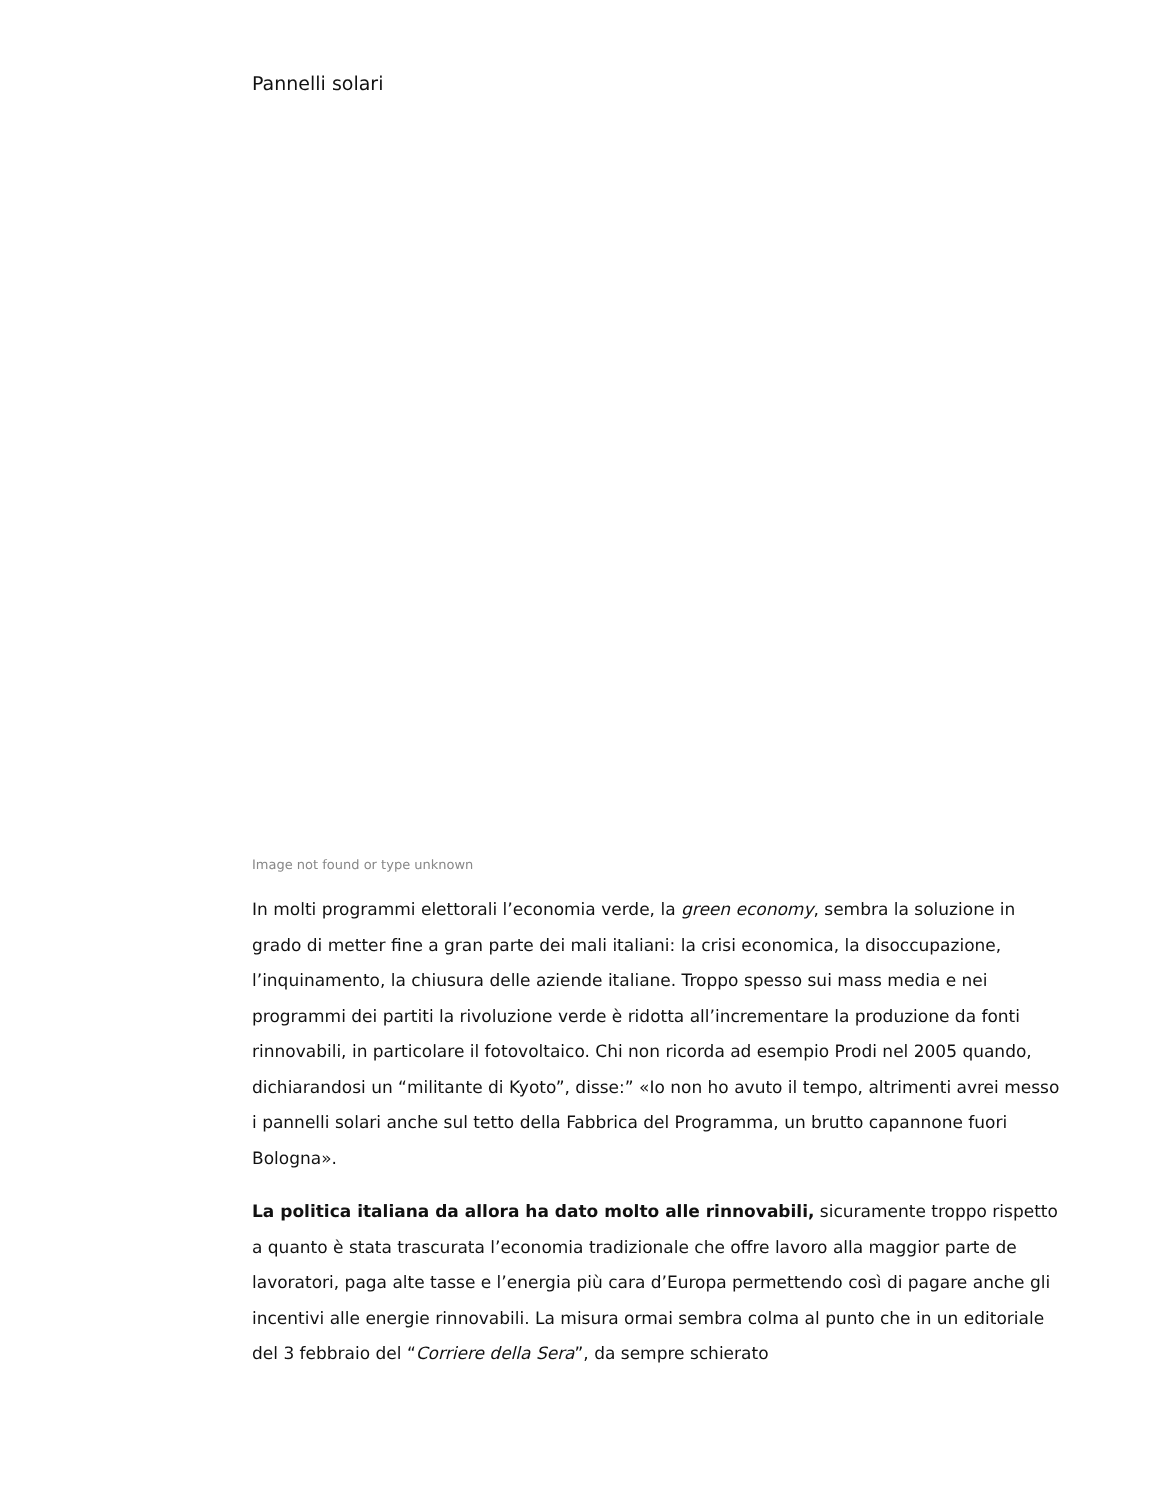Pannelli solari
Image not found or type unknown
In molti programmi elettorali l’economia verde, la green economy, sembra la soluzione in grado di metter fine a gran parte dei mali italiani: la crisi economica, la disoccupazione, l’inquinamento, la chiusura delle aziende italiane. Troppo spesso sui mass media e nei programmi dei partiti la rivoluzione verde è ridotta all’incrementare la produzione da fonti rinnovabili, in particolare il fotovoltaico. Chi non ricorda ad esempio Prodi nel 2005 quando, dichiarandosi un “militante di Kyoto”, disse:” «Io non ho avuto il tempo, altrimenti avrei messo i pannelli solari anche sul tetto della Fabbrica del Programma, un brutto capannone fuori Bologna».
La politica italiana da allora ha dato molto alle rinnovabili, sicuramente troppo rispetto a quanto è stata trascurata l’economia tradizionale che offre lavoro alla maggior parte de lavoratori, paga alte tasse e l’energia più cara d’Europa permettendo così di pagare anche gli incentivi alle energie rinnovabili. La misura ormai sembra colma al punto che in un editoriale del 3 febbraio del “Corriere della Sera”, da sempre schierato